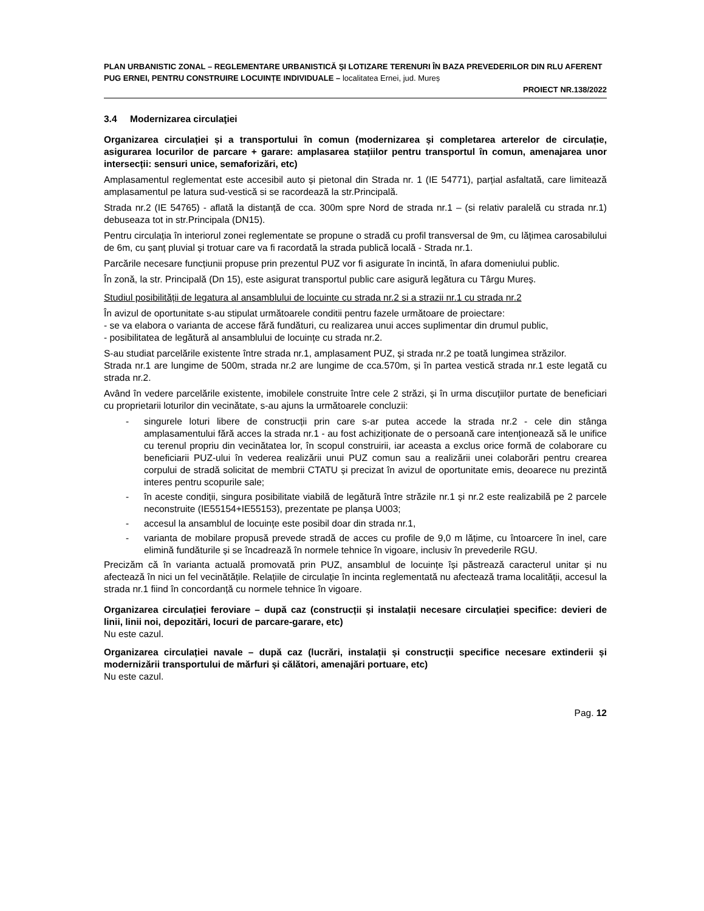PLAN URBANISTIC ZONAL – REGLEMENTARE URBANISTICĂ ȘI LOTIZARE TERENURI ÎN BAZA PREVEDERILOR DIN RLU AFERENT PUG ERNEI, PENTRU CONSTRUIRE LOCUINȚE INDIVIDUALE – localitatea Ernei, jud. Mureș
PROIECT NR.138/2022
3.4 Modernizarea circulaţiei
Organizarea circulației și a transportului în comun (modernizarea și completarea arterelor de circulație, asigurarea locurilor de parcare + garare: amplasarea stațiilor pentru transportul în comun, amenajarea unor intersecții: sensuri unice, semaforizări, etc)
Amplasamentul reglementat este accesibil auto și pietonal din Strada nr. 1 (IE 54771), parțial asfaltată, care limitează amplasamentul pe latura sud-vestică si se racordează la str.Principală.
Strada nr.2 (IE 54765) - aflată la distanță de cca. 300m spre Nord de strada nr.1 – (si relativ paralelă cu strada nr.1) debuseaza tot in str.Principala (DN15).
Pentru circulația în interiorul zonei reglementate se propune o stradă cu profil transversal de 9m, cu lățimea carosabilului de 6m, cu șanț pluvial și trotuar care va fi racordată la strada publică locală - Strada nr.1.
Parcările necesare funcțiunii propuse prin prezentul PUZ vor fi asigurate în incintă, în afara domeniului public.
În zonă, la str. Principală (Dn 15), este asigurat transportul public care asigură legătura cu Târgu Mureș.
Studiul posibilității de legatura al ansamblului de locuinte cu strada nr.2 si a strazii nr.1 cu strada nr.2
În avizul de oportunitate s-au stipulat următoarele conditii pentru fazele următoare de proiectare:
- se va elabora o varianta de accese fără fundături, cu realizarea unui acces suplimentar din drumul public,
- posibilitatea de legătură al ansamblului de locuințe cu strada nr.2.
S-au studiat parcelările existente între strada nr.1, amplasament PUZ, și strada nr.2 pe toată lungimea străzilor.
Strada nr.1 are lungime de 500m, strada nr.2 are lungime de cca.570m, și în partea vestică strada nr.1 este legată cu strada nr.2.
Având în vedere parcelările existente, imobilele construite între cele 2 străzi, și în urma discuțiilor purtate de beneficiari cu proprietarii loturilor din vecinătate, s-au ajuns la următoarele concluzii:
- singurele loturi libere de construcții prin care s-ar putea accede la strada nr.2 - cele din stânga amplasamentului fără acces la strada nr.1 - au fost achiziționate de o persoană care intenționează să le unifice cu terenul propriu din vecinătatea lor, în scopul construirii, iar aceasta a exclus orice formă de colaborare cu beneficiarii PUZ-ului în vederea realizării unui PUZ comun sau a realizării unei colaborări pentru crearea corpului de stradă solicitat de membrii CTATU și precizat în avizul de oportunitate emis, deoarece nu prezintă interes pentru scopurile sale;
- în aceste condiții, singura posibilitate viabilă de legătură între străzile nr.1 și nr.2 este realizabilă pe 2 parcele neconstruite (IE55154+IE55153), prezentate pe planșa U003;
- accesul la ansamblul de locuințe este posibil doar din strada nr.1,
- varianta de mobilare propusă prevede stradă de acces cu profile de 9,0 m lățime, cu întoarcere în inel, care elimină fundăturile și se încadrează în normele tehnice în vigoare, inclusiv în prevederile RGU.
Precizăm că în varianta actuală promovată prin PUZ, ansamblul de locuințe își păstrează caracterul unitar și nu afectează în nici un fel vecinătățile. Relațiile de circulație în incinta reglementată nu afectează trama localității, accesul la strada nr.1 fiind în concordanță cu normele tehnice în vigoare.
Organizarea circulației feroviare – după caz (construcții și instalații necesare circulației specifice: devieri de linii, linii noi, depozitări, locuri de parcare-garare, etc)
Nu este cazul.
Organizarea circulației navale – după caz (lucrări, instalații și construcții specifice necesare extinderii și modernizării transportului de mărfuri și călători, amenajări portuare, etc)
Nu este cazul.
Pag. 12